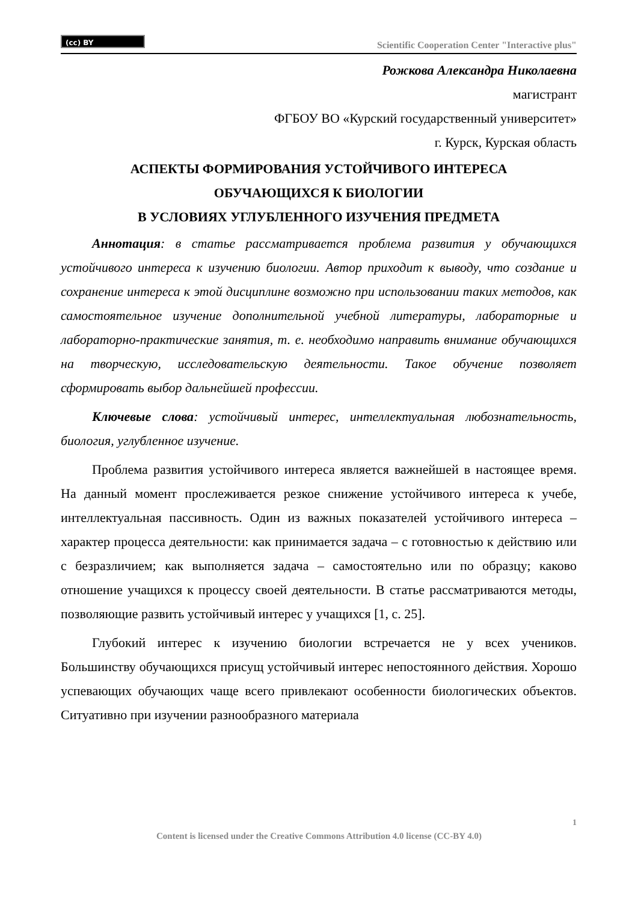(cc) BY
Scientific Cooperation Center "Interactive plus"
Рожкова Александра Николаевна
магистрант
ФГБОУ ВО «Курский государственный университет»
г. Курск, Курская область
АСПЕКТЫ ФОРМИРОВАНИЯ УСТОЙЧИВОГО ИНТЕРЕСА
ОБУЧАЮЩИХСЯ К БИОЛОГИИ
В УСЛОВИЯХ УГЛУБЛЕННОГО ИЗУЧЕНИЯ ПРЕДМЕТА
Аннотация: в статье рассматривается проблема развития у обучающихся устойчивого интереса к изучению биологии. Автор приходит к выводу, что создание и сохранение интереса к этой дисциплине возможно при использовании таких методов, как самостоятельное изучение дополнительной учебной литературы, лабораторные и лабораторно-практические занятия, т. е. необходимо направить внимание обучающихся на творческую, исследовательскую деятельности. Такое обучение позволяет сформировать выбор дальнейшей профессии.
Ключевые слова: устойчивый интерес, интеллектуальная любознательность, биология, углубленное изучение.
Проблема развития устойчивого интереса является важнейшей в настоящее время. На данный момент прослеживается резкое снижение устойчивого интереса к учебе, интеллектуальная пассивность. Один из важных показателей устойчивого интереса – характер процесса деятельности: как принимается задача – с готовностью к действию или с безразличием; как выполняется задача – самостоятельно или по образцу; каково отношение учащихся к процессу своей деятельности. В статье рассматриваются методы, позволяющие развить устойчивый интерес у учащихся [1, с. 25].
Глубокий интерес к изучению биологии встречается не у всех учеников. Большинству обучающихся присущ устойчивый интерес непостоянного действия. Хорошо успевающих обучающих чаще всего привлекают особенности биологических объектов. Ситуативно при изучении разнообразного материала
1
Content is licensed under the Creative Commons Attribution 4.0 license (CC-BY 4.0)